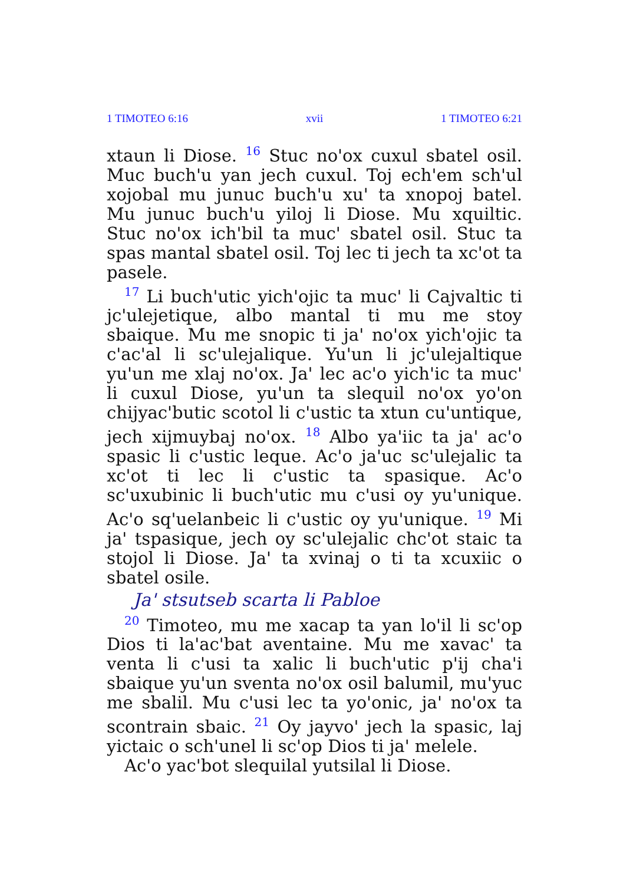1 TIMOTEO 6:16 xvii 1 TIMOTEO 6:21
xtaun li Diose. <sup>16</sup> Stuc no'ox cuxul sbatel osil. Muc buch'u yan jech cuxul. Toj ech'em sch'ul xojobal mu junuc buch'u xu' ta xnopoj batel. Mu junuc buch'u yiloj li Diose. Mu xquiltic. Stuc no'ox ich'bil ta muc' sbatel osil. Stuc ta spas mantal sbatel osil. Toj lec ti jech ta xc'ot ta pasele.
<sup>17</sup> Li buch'utic yich'ojic ta muc' li Cajvaltic ti jc'ulejetique, albo mantal ti mu me stoy sbaique. Mu me snopic ti ja' no'ox yich'ojic ta c'ac'al li sc'ulejalique. Yu'un li jc'ulejaltique yu'un me xlaj no'ox. Ja' lec ac'o yich'ic ta muc' li cuxul Diose, yu'un ta slequil no'ox yo'on chijyac'butic scotol li c'ustic ta xtun cu'untique, jech xijmuybaj no'ox. <sup>18</sup> Albo ya'iic ta ja' ac'o spasic li c'ustic leque. Ac'o ja'uc sc'ulejalic ta xc'ot ti lec li c'ustic ta spasique. Ac'o sc'uxubinic li buch'utic mu c'usi oy yu'unique. Ac'o sq'uelanbeic li c'ustic oy yu'unique. <sup>19</sup> Mi ja' tspasique, jech oy sc'ulejalic chc'ot staic ta stojol li Diose. Ja' ta xvinaj o ti ta xcuxiic o sbatel osile.
Ja' stsutseb scarta li Pabloe
<sup>20</sup> Timoteo, mu me xacap ta yan lo'il li sc'op Dios ti la'ac'bat aventaine. Mu me xavac' ta venta li c'usi ta xalic li buch'utic p'ij cha'i sbaique yu'un sventa no'ox osil balumil, mu'yuc me sbalil. Mu c'usi lec ta yo'onic, ja' no'ox ta scontrain sbaic. <sup>21</sup> Oy jayvo' jech la spasic, laj yictaic o sch'unel li sc'op Dios ti ja' melele.
Ac'o yac'bot slequilal yutsilal li Diose.